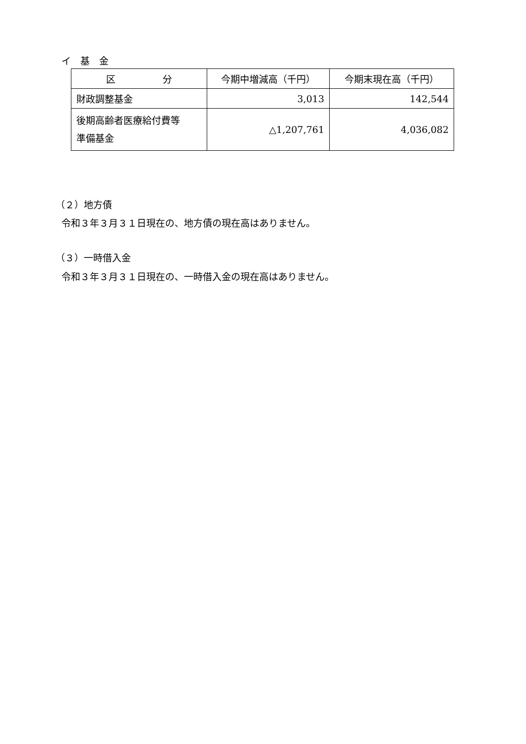イ　基　金
| 区 分 | 今期中増減高（千円） | 今期末現在高（千円） |
| --- | --- | --- |
| 財政調整基金 | 3,013 | 142,544 |
| 後期高齢者医療給付費等 準備基金 | △1,207,761 | 4,036,082 |
（２）地方債
令和３年３月３１日現在の、地方債の現在高はありません。
（３）一時借入金
令和３年３月３１日現在の、一時借入金の現在高はありません。